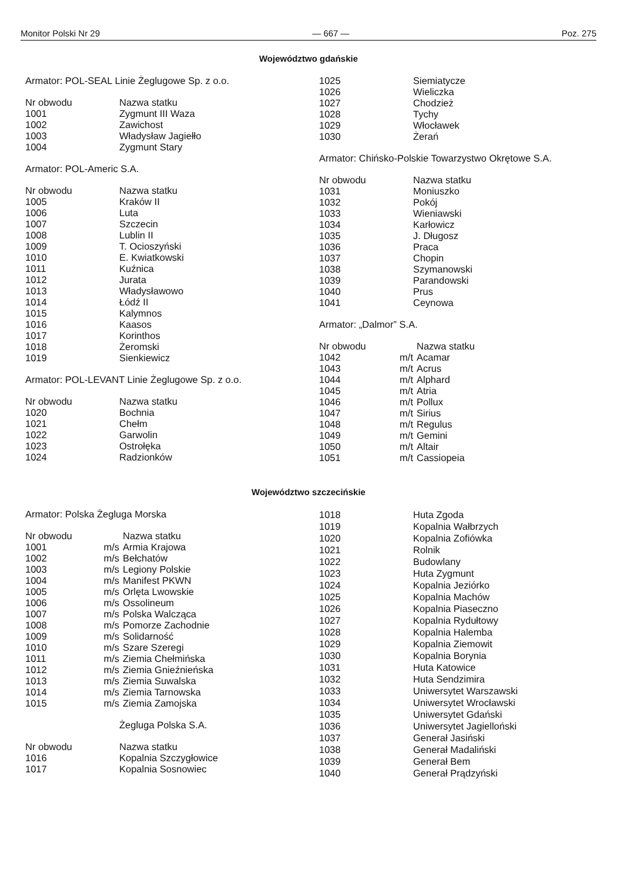Monitor Polski Nr 29 — 667 — Poz. 275
Województwo gdańskie
Armator: POL-SEAL Linie Żeglugowe Sp. z o.o.
| Nr obwodu | Nazwa statku |
| --- | --- |
| 1001 | Zygmunt III Waza |
| 1002 | Zawichost |
| 1003 | Władysław Jagiełło |
| 1004 | Zygmunt Stary |
Armator: POL-Americ S.A.
| Nr obwodu | Nazwa statku |
| --- | --- |
| 1005 | Kraków II |
| 1006 | Luta |
| 1007 | Szczecin |
| 1008 | Lublin II |
| 1009 | T. Ocioszyński |
| 1010 | E. Kwiatkowski |
| 1011 | Kuźnica |
| 1012 | Jurata |
| 1013 | Władysławowo |
| 1014 | Łódź II |
| 1015 | Kalymnos |
| 1016 | Kaasos |
| 1017 | Korinthos |
| 1018 | Żeromski |
| 1019 | Sienkiewicz |
Armator: POL-LEVANT Linie Żeglugowe Sp. z o.o.
| Nr obwodu | Nazwa statku |
| --- | --- |
| 1020 | Bochnia |
| 1021 | Chełm |
| 1022 | Garwolin |
| 1023 | Ostrołęka |
| 1024 | Radzionków |
| 1025 | Siemiatycze |
| 1026 | Wieliczka |
| 1027 | Chodzież |
| 1028 | Tychy |
| 1029 | Włocławek |
| 1030 | Żerań |
Armator: Chińsko-Polskie Towarzystwo Okrętowe S.A.
| Nr obwodu | Nazwa statku |
| --- | --- |
| 1031 | Moniuszko |
| 1032 | Pokój |
| 1033 | Wieniawski |
| 1034 | Karłowicz |
| 1035 | J. Długosz |
| 1036 | Praca |
| 1037 | Chopin |
| 1038 | Szymanowski |
| 1039 | Parandowski |
| 1040 | Prus |
| 1041 | Ceynowa |
Armator: „Dalmor” S.A.
| Nr obwodu | | Nazwa statku |
| --- | --- | --- |
| 1042 | m/t | Acamar |
| 1043 | m/t | Acrus |
| 1044 | m/t | Alphard |
| 1045 | m/t | Atria |
| 1046 | m/t | Pollux |
| 1047 | m/t | Sirius |
| 1048 | m/t | Regulus |
| 1049 | m/t | Gemini |
| 1050 | m/t | Altair |
| 1051 | m/t | Cassiopeia |
Województwo szczecińskie
Armator: Polska Żegluga Morska
| Nr obwodu | | Nazwa statku |
| --- | --- | --- |
| 1001 | m/s | Armia Krajowa |
| 1002 | m/s | Bełchatów |
| 1003 | m/s | Legiony Polskie |
| 1004 | m/s | Manifest PKWN |
| 1005 | m/s | Orlęta Lwowskie |
| 1006 | m/s | Ossolineum |
| 1007 | m/s | Polska Walcząca |
| 1008 | m/s | Pomorze Zachodnie |
| 1009 | m/s | Solidarność |
| 1010 | m/s | Szare Szeregi |
| 1011 | m/s | Ziemia Chełmińska |
| 1012 | m/s | Ziemia Gnieźnieńska |
| 1013 | m/s | Ziemia Suwalska |
| 1014 | m/s | Ziemia Tarnowska |
| 1015 | m/s | Ziemia Zamojska |
Żegluga Polska S.A.
| Nr obwodu | Nazwa statku |
| --- | --- |
| 1016 | Kopalnia Szczygłowice |
| 1017 | Kopalnia Sosnowiec |
| 1018 | Huta Zgoda |
| 1019 | Kopalnia Wałbrzych |
| 1020 | Kopalnia Zofiówka |
| 1021 | Rolnik |
| 1022 | Budowlany |
| 1023 | Huta Zygmunt |
| 1024 | Kopalnia Jeziórko |
| 1025 | Kopalnia Machów |
| 1026 | Kopalnia Piaseczno |
| 1027 | Kopalnia Rydułtowy |
| 1028 | Kopalnia Halemba |
| 1029 | Kopalnia Ziemowit |
| 1030 | Kopalnia Borynia |
| 1031 | Huta Katowice |
| 1032 | Huta Sendzimira |
| 1033 | Uniwersytet Warszawski |
| 1034 | Uniwersytet Wrocławski |
| 1035 | Uniwersytet Gdański |
| 1036 | Uniwersytet Jagielloński |
| 1037 | Generał Jasiński |
| 1038 | Generał Madaliński |
| 1039 | Generał Bem |
| 1040 | Generał Prądzyński |